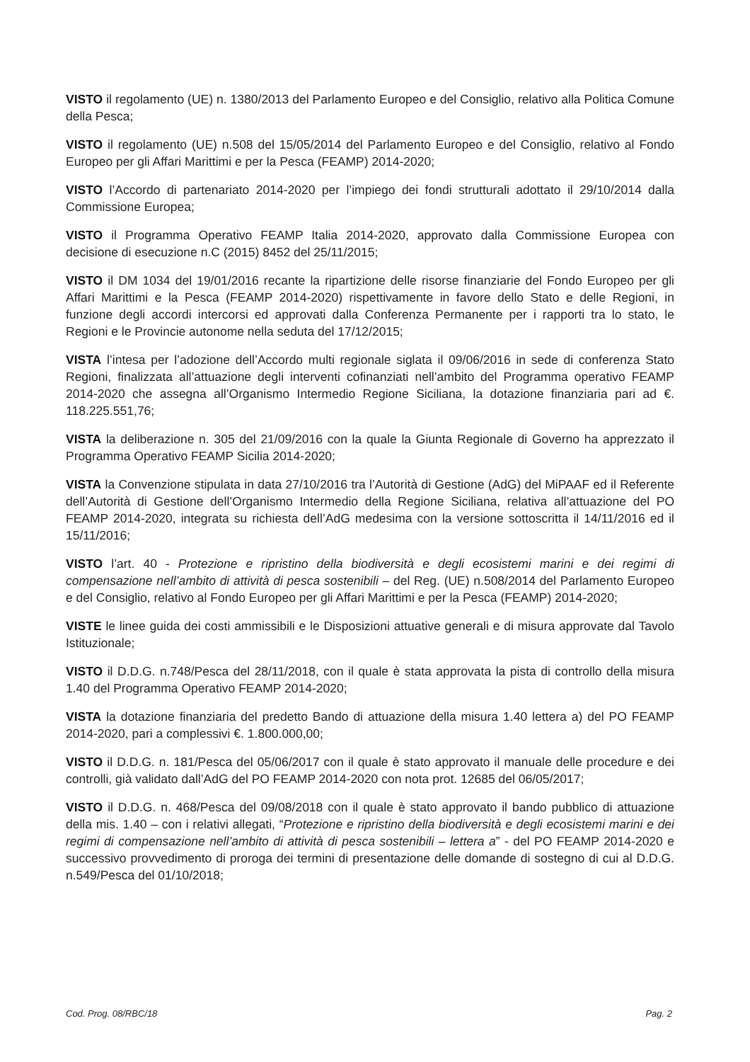VISTO il regolamento (UE) n. 1380/2013 del Parlamento Europeo e del Consiglio, relativo alla Politica Comune della Pesca;
VISTO il regolamento (UE) n.508 del 15/05/2014 del Parlamento Europeo e del Consiglio, relativo al Fondo Europeo per gli Affari Marittimi e per la Pesca (FEAMP) 2014-2020;
VISTO l’Accordo di partenariato 2014-2020 per l’impiego dei fondi strutturali adottato il 29/10/2014 dalla Commissione Europea;
VISTO il Programma Operativo FEAMP Italia 2014-2020, approvato dalla Commissione Europea con decisione di esecuzione n.C (2015) 8452 del 25/11/2015;
VISTO il DM 1034 del 19/01/2016 recante la ripartizione delle risorse finanziarie del Fondo Europeo per gli Affari Marittimi e la Pesca (FEAMP 2014-2020) rispettivamente in favore dello Stato e delle Regioni, in funzione degli accordi intercorsi ed approvati dalla Conferenza Permanente per i rapporti tra lo stato, le Regioni e le Provincie autonome nella seduta del 17/12/2015;
VISTA l’intesa per l’adozione dell’Accordo multi regionale siglata il 09/06/2016 in sede di conferenza Stato Regioni, finalizzata all’attuazione degli interventi cofinanziati nell’ambito del Programma operativo FEAMP 2014-2020 che assegna all’Organismo Intermedio Regione Siciliana, la dotazione finanziaria pari ad €. 118.225.551,76;
VISTA la deliberazione n. 305 del 21/09/2016 con la quale la Giunta Regionale di Governo ha apprezzato il Programma Operativo FEAMP Sicilia 2014-2020;
VISTA la Convenzione stipulata in data 27/10/2016 tra l’Autorità di Gestione (AdG) del MiPAAF ed il Referente dell’Autorità di Gestione dell’Organismo Intermedio della Regione Siciliana, relativa all’attuazione del PO FEAMP 2014-2020, integrata su richiesta dell’AdG medesima con la versione sottoscritta il 14/11/2016 ed il 15/11/2016;
VISTO l’art. 40 - Protezione e ripristino della biodiversità e degli ecosistemi marini e dei regimi di compensazione nell’ambito di attività di pesca sostenibili – del Reg. (UE) n.508/2014 del Parlamento Europeo e del Consiglio, relativo al Fondo Europeo per gli Affari Marittimi e per la Pesca (FEAMP) 2014-2020;
VISTE le linee guida dei costi ammissibili e le Disposizioni attuative generali e di misura approvate dal Tavolo Istituzionale;
VISTO il D.D.G. n.748/Pesca del 28/11/2018, con il quale è stata approvata la pista di controllo della misura 1.40 del Programma Operativo FEAMP 2014-2020;
VISTA la dotazione finanziaria del predetto Bando di attuazione della misura 1.40 lettera a) del PO FEAMP 2014-2020, pari a complessivi €. 1.800.000,00;
VISTO il D.D.G. n. 181/Pesca del 05/06/2017 con il quale è stato approvato il manuale delle procedure e dei controlli, già validato dall’AdG del PO FEAMP 2014-2020 con nota prot. 12685 del 06/05/2017;
VISTO il D.D.G. n. 468/Pesca del 09/08/2018 con il quale è stato approvato il bando pubblico di attuazione della mis. 1.40 – con i relativi allegati, “Protezione e ripristino della biodiversità e degli ecosistemi marini e dei regimi di compensazione nell’ambito di attività di pesca sostenibili – lettera a” - del PO FEAMP 2014-2020 e successivo provvedimento di proroga dei termini di presentazione delle domande di sostegno di cui al D.D.G. n.549/Pesca del 01/10/2018;
Cod. Prog. 08/RBC/18 Pag. 2